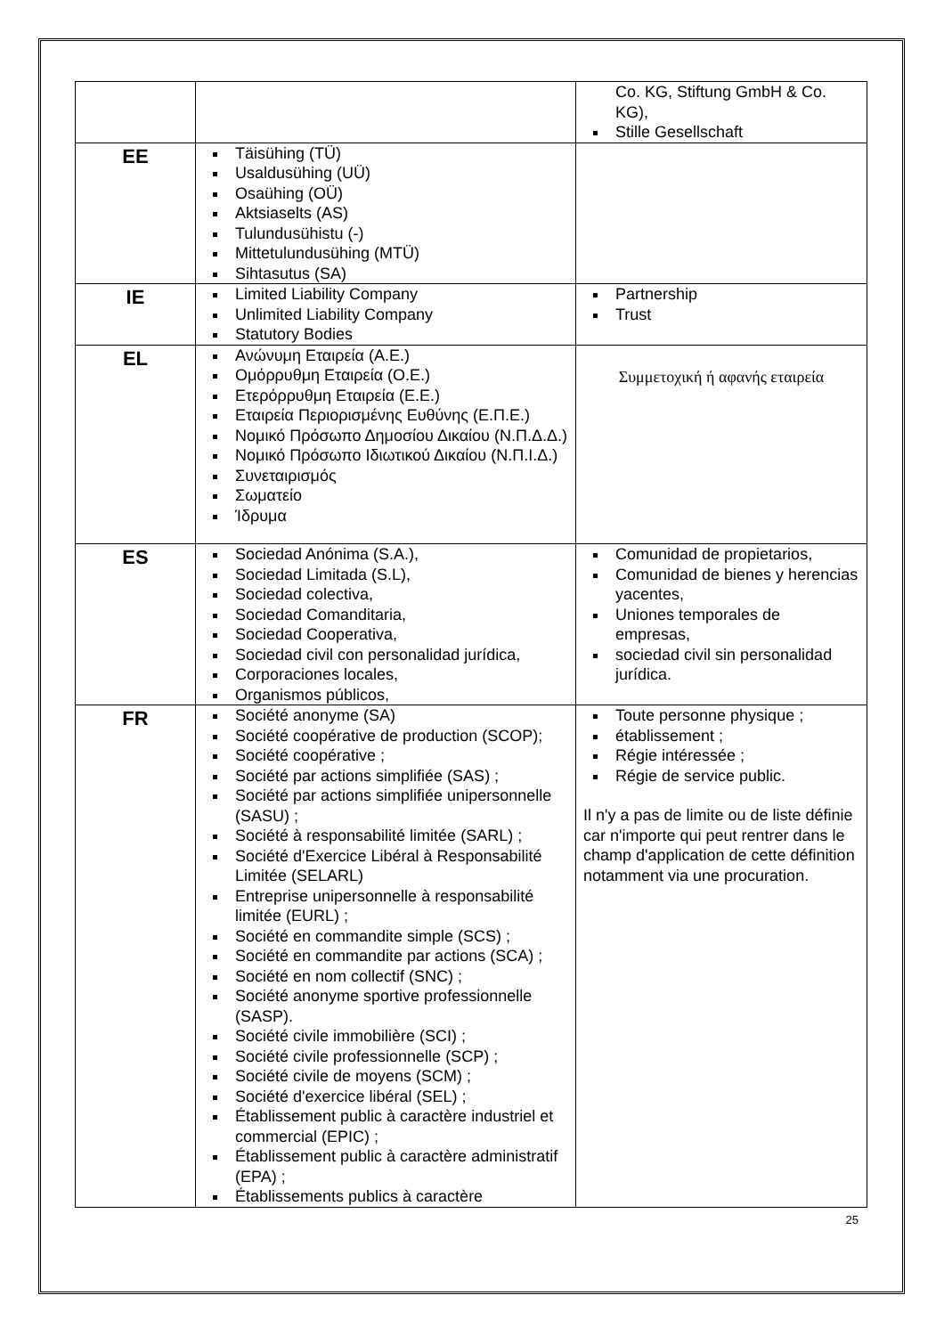| | | Co. KG, Stiftung GmbH & Co. KG), Stille Gesellschaft |
| EE | Täisühing (TÜ) Usaldusühing (UÜ) Osaühing (OÜ) Aktsiaselts (AS) Tulundusühistu (-) Mittetulundusühing (MTÜ) Sihtasutus (SA) | |
| IE | Limited Liability Company Unlimited Liability Company Statutory Bodies | Partnership Trust |
| EL | Ανώνυμη Εταιρεία (Α.Ε.) Ομόρρυθμη Εταιρεία (Ο.Ε.) Ετερόρρυθμη Εταιρεία (Ε.Ε.) Εταιρεία Περιορισμένης Ευθύνης (Ε.Π.Ε.) Νομικό Πρόσωπο Δημοσίου Δικαίου (Ν.Π.Δ.Δ.) Νομικό Πρόσωπο Ιδιωτικού Δικαίου (Ν.Π.Ι.Δ.) Συνεταιρισμός Σωματείο Ίδρυμα | Συμμετοχική ή αφανής εταιρεία |
| ES | Sociedad Anónima (S.A.), Sociedad Limitada (S.L), Sociedad colectiva, Sociedad Comanditaria, Sociedad Cooperativa, Sociedad civil con personalidad jurídica, Corporaciones locales, Organismos públicos, | Comunidad de propietarios, Comunidad de bienes y herencias yacentes, Uniones temporales de empresas, sociedad civil sin personalidad jurídica. |
| FR | Société anonyme (SA) Société coopérative de production (SCOP); Société coopérative ; Société par actions simplifiée (SAS) ; Société par actions simplifiée unipersonnelle (SASU) ; Société à responsabilité limitée (SARL) ; Société d'Exercice Libéral à Responsabilité Limitée (SELARL) Entreprise unipersonnelle à responsabilité limitée (EURL) ; Société en commandite simple (SCS) ; Société en commandite par actions (SCA) ; Société en nom collectif (SNC) ; Société anonyme sportive professionnelle (SASP). Société civile immobilière (SCI) ; Société civile professionnelle (SCP) ; Société civile de moyens (SCM) ; Société d'exercice libéral (SEL) ; Établissement public à caractère industriel et commercial (EPIC) ; Établissement public à caractère administratif (EPA) ; Établissements publics à caractère | Toute personne physique ; établissement ; Régie intéressée ; Régie de service public. Il n'y a pas de limite ou de liste définie car n'importe qui peut rentrer dans le champ d'application de cette définition notamment via une procuration. |
25